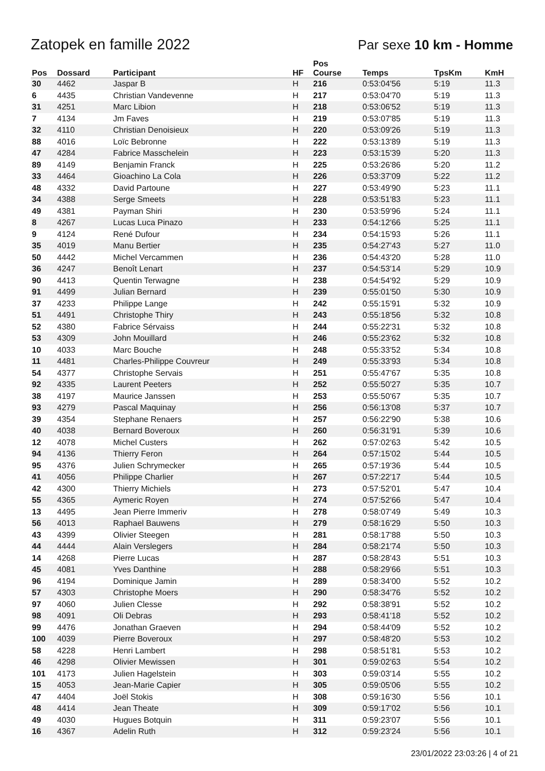Zatopek en famille 2022 Par sexe 10 km - Homme
| Pos | Dossard | Participant | HF | Pos Course | Temps | TpsKm | KmH |
| --- | --- | --- | --- | --- | --- | --- | --- |
| 30 | 4462 | Jaspar B | H | 216 | 0:53:04'56 | 5:19 | 11.3 |
| 6 | 4435 | Christian Vandevenne | H | 217 | 0:53:04'70 | 5:19 | 11.3 |
| 31 | 4251 | Marc Libion | H | 218 | 0:53:06'52 | 5:19 | 11.3 |
| 7 | 4134 | Jm Faves | H | 219 | 0:53:07'85 | 5:19 | 11.3 |
| 32 | 4110 | Christian Denoisieux | H | 220 | 0:53:09'26 | 5:19 | 11.3 |
| 88 | 4016 | Loïc Bebronne | H | 222 | 0:53:13'89 | 5:19 | 11.3 |
| 47 | 4284 | Fabrice Masschelein | H | 223 | 0:53:15'39 | 5:20 | 11.3 |
| 89 | 4149 | Benjamin Franck | H | 225 | 0:53:26'86 | 5:20 | 11.2 |
| 33 | 4464 | Gioachino La Cola | H | 226 | 0:53:37'09 | 5:22 | 11.2 |
| 48 | 4332 | David Partoune | H | 227 | 0:53:49'90 | 5:23 | 11.1 |
| 34 | 4388 | Serge Smeets | H | 228 | 0:53:51'83 | 5:23 | 11.1 |
| 49 | 4381 | Payman Shiri | H | 230 | 0:53:59'96 | 5:24 | 11.1 |
| 8 | 4267 | Lucas Luca Pinazo | H | 233 | 0:54:12'66 | 5:25 | 11.1 |
| 9 | 4124 | René Dufour | H | 234 | 0:54:15'93 | 5:26 | 11.1 |
| 35 | 4019 | Manu Bertier | H | 235 | 0:54:27'43 | 5:27 | 11.0 |
| 50 | 4442 | Michel Vercammen | H | 236 | 0:54:43'20 | 5:28 | 11.0 |
| 36 | 4247 | Benoît Lenart | H | 237 | 0:54:53'14 | 5:29 | 10.9 |
| 90 | 4413 | Quentin Terwagne | H | 238 | 0:54:54'92 | 5:29 | 10.9 |
| 91 | 4499 | Julian Bernard | H | 239 | 0:55:01'50 | 5:30 | 10.9 |
| 37 | 4233 | Philippe Lange | H | 242 | 0:55:15'91 | 5:32 | 10.9 |
| 51 | 4491 | Christophe Thiry | H | 243 | 0:55:18'56 | 5:32 | 10.8 |
| 52 | 4380 | Fabrice Sérvaiss | H | 244 | 0:55:22'31 | 5:32 | 10.8 |
| 53 | 4309 | John Mouillard | H | 246 | 0:55:23'62 | 5:32 | 10.8 |
| 10 | 4033 | Marc Bouche | H | 248 | 0:55:33'52 | 5:34 | 10.8 |
| 11 | 4481 | Charles-Philippe Couvreur | H | 249 | 0:55:33'93 | 5:34 | 10.8 |
| 54 | 4377 | Christophe Servais | H | 251 | 0:55:47'67 | 5:35 | 10.8 |
| 92 | 4335 | Laurent Peeters | H | 252 | 0:55:50'27 | 5:35 | 10.7 |
| 38 | 4197 | Maurice Janssen | H | 253 | 0:55:50'67 | 5:35 | 10.7 |
| 93 | 4279 | Pascal Maquinay | H | 256 | 0:56:13'08 | 5:37 | 10.7 |
| 39 | 4354 | Stephane Renaers | H | 257 | 0:56:22'90 | 5:38 | 10.6 |
| 40 | 4038 | Bernard Boveroux | H | 260 | 0:56:31'91 | 5:39 | 10.6 |
| 12 | 4078 | Michel Custers | H | 262 | 0:57:02'63 | 5:42 | 10.5 |
| 94 | 4136 | Thierry Feron | H | 264 | 0:57:15'02 | 5:44 | 10.5 |
| 95 | 4376 | Julien Schrymecker | H | 265 | 0:57:19'36 | 5:44 | 10.5 |
| 41 | 4056 | Philippe Charlier | H | 267 | 0:57:22'17 | 5:44 | 10.5 |
| 42 | 4300 | Thierry Michiels | H | 273 | 0:57:52'01 | 5:47 | 10.4 |
| 55 | 4365 | Aymeric Royen | H | 274 | 0:57:52'66 | 5:47 | 10.4 |
| 13 | 4495 | Jean Pierre Immeriv | H | 278 | 0:58:07'49 | 5:49 | 10.3 |
| 56 | 4013 | Raphael Bauwens | H | 279 | 0:58:16'29 | 5:50 | 10.3 |
| 43 | 4399 | Olivier Steegen | H | 281 | 0:58:17'88 | 5:50 | 10.3 |
| 44 | 4444 | Alain Verslegers | H | 284 | 0:58:21'74 | 5:50 | 10.3 |
| 14 | 4268 | Pierre Lucas | H | 287 | 0:58:28'43 | 5:51 | 10.3 |
| 45 | 4081 | Yves Danthine | H | 288 | 0:58:29'66 | 5:51 | 10.3 |
| 96 | 4194 | Dominique Jamin | H | 289 | 0:58:34'00 | 5:52 | 10.2 |
| 57 | 4303 | Christophe Moers | H | 290 | 0:58:34'76 | 5:52 | 10.2 |
| 97 | 4060 | Julien Clesse | H | 292 | 0:58:38'91 | 5:52 | 10.2 |
| 98 | 4091 | Oli Debras | H | 293 | 0:58:41'18 | 5:52 | 10.2 |
| 99 | 4476 | Jonathan Graeven | H | 294 | 0:58:44'09 | 5:52 | 10.2 |
| 100 | 4039 | Pierre Boveroux | H | 297 | 0:58:48'20 | 5:53 | 10.2 |
| 58 | 4228 | Henri Lambert | H | 298 | 0:58:51'81 | 5:53 | 10.2 |
| 46 | 4298 | Olivier Mewissen | H | 301 | 0:59:02'63 | 5:54 | 10.2 |
| 101 | 4173 | Julien Hagelstein | H | 303 | 0:59:03'14 | 5:55 | 10.2 |
| 15 | 4053 | Jean-Marie Capier | H | 305 | 0:59:05'06 | 5:55 | 10.2 |
| 47 | 4404 | Joël Stokis | H | 308 | 0:59:16'30 | 5:56 | 10.1 |
| 48 | 4414 | Jean Theate | H | 309 | 0:59:17'02 | 5:56 | 10.1 |
| 49 | 4030 | Hugues Botquin | H | 311 | 0:59:23'07 | 5:56 | 10.1 |
| 16 | 4367 | Adelin Ruth | H | 312 | 0:59:23'24 | 5:56 | 10.1 |
23/01/2022 23:03:26 | 4 of 21